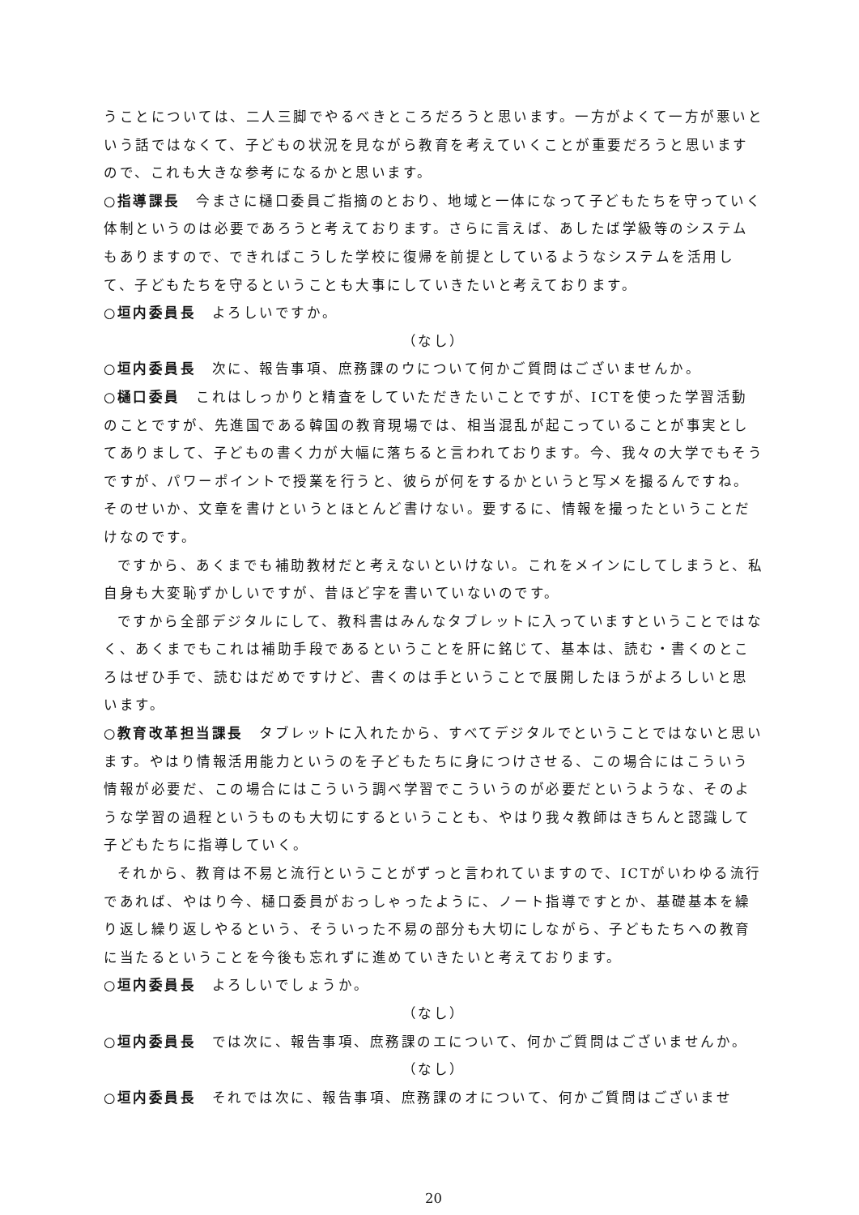うことについては、二人三脚でやるべきところだろうと思います。一方がよくて一方が悪いという話ではなくて、子どもの状況を見ながら教育を考えていくことが重要だろうと思いますので、これも大きな参考になるかと思います。
○指導課長　今まさに樋口委員ご指摘のとおり、地域と一体になって子どもたちを守っていく体制というのは必要であろうと考えております。さらに言えば、あしたば学級等のシステムもありますので、できればこうした学校に復帰を前提としているようなシステムを活用して、子どもたちを守るということも大事にしていきたいと考えております。
○垣内委員長　よろしいですか。
（なし）
○垣内委員長　次に、報告事項、庶務課のウについて何かご質問はございませんか。
○樋口委員　これはしっかりと精査をしていただきたいことですが、ICTを使った学習活動のことですが、先進国である韓国の教育現場では、相当混乱が起こっていることが事実としてありまして、子どもの書く力が大幅に落ちると言われております。今、我々の大学でもそうですが、パワーポイントで授業を行うと、彼らが何をするかというと写メを撮るんですね。そのせいか、文章を書けというとほとんど書けない。要するに、情報を撮ったということだけなのです。
ですから、あくまでも補助教材だと考えないといけない。これをメインにしてしまうと、私自身も大変恥ずかしいですが、昔ほど字を書いていないのです。
ですから全部デジタルにして、教科書はみんなタブレットに入っていますということではなく、あくまでもこれは補助手段であるということを肝に銘じて、基本は、読む・書くのところはぜひ手で、読むはだめですけど、書くのは手ということで展開したほうがよろしいと思います。
○教育改革担当課長　タブレットに入れたから、すべてデジタルでということではないと思います。やはり情報活用能力というのを子どもたちに身につけさせる、この場合にはこういう情報が必要だ、この場合にはこういう調べ学習でこういうのが必要だというような、そのような学習の過程というものも大切にするということも、やはり我々教師はきちんと認識して子どもたちに指導していく。
それから、教育は不易と流行ということがずっと言われていますので、ICTがいわゆる流行であれば、やはり今、樋口委員がおっしゃったように、ノート指導ですとか、基礎基本を繰り返し繰り返しやるという、そういった不易の部分も大切にしながら、子どもたちへの教育に当たるということを今後も忘れずに進めていきたいと考えております。
○垣内委員長　よろしいでしょうか。
（なし）
○垣内委員長　では次に、報告事項、庶務課のエについて、何かご質問はございませんか。
（なし）
○垣内委員長　それでは次に、報告事項、庶務課のオについて、何かご質問はございませ
20